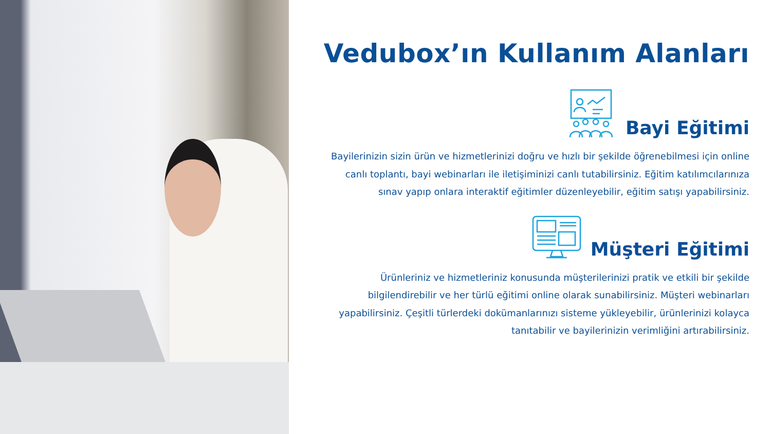Vedubox’ın Kullanım Alanları
Bayi Eğitimi
Bayilerinizin sizin ürün ve hizmetlerinizi doğru ve hızlı bir şekilde öğrenebilmesi için online canlı toplantı, bayi webinarları ile iletişiminizi canlı tutabilirsiniz. Eğitim katılımcılarınıza sınav yapıp onlara interaktif eğitimler düzenleyebilir, eğitim satışı yapabilirsiniz.
Müşteri Eğitimi
Ürünleriniz ve hizmetleriniz konusunda müşterilerinizi pratik ve etkili bir şekilde bilgilendirebilir ve her türlü eğitimi online olarak sunabilirsiniz. Müşteri webinarları yapabilirsiniz. Çeşitli türlerdeki dokümanlarınızı sisteme yükleyebilir, ürünlerinizi kolayca tanıtabilir ve bayilerinizin verimliğini artırabilirsiniz.